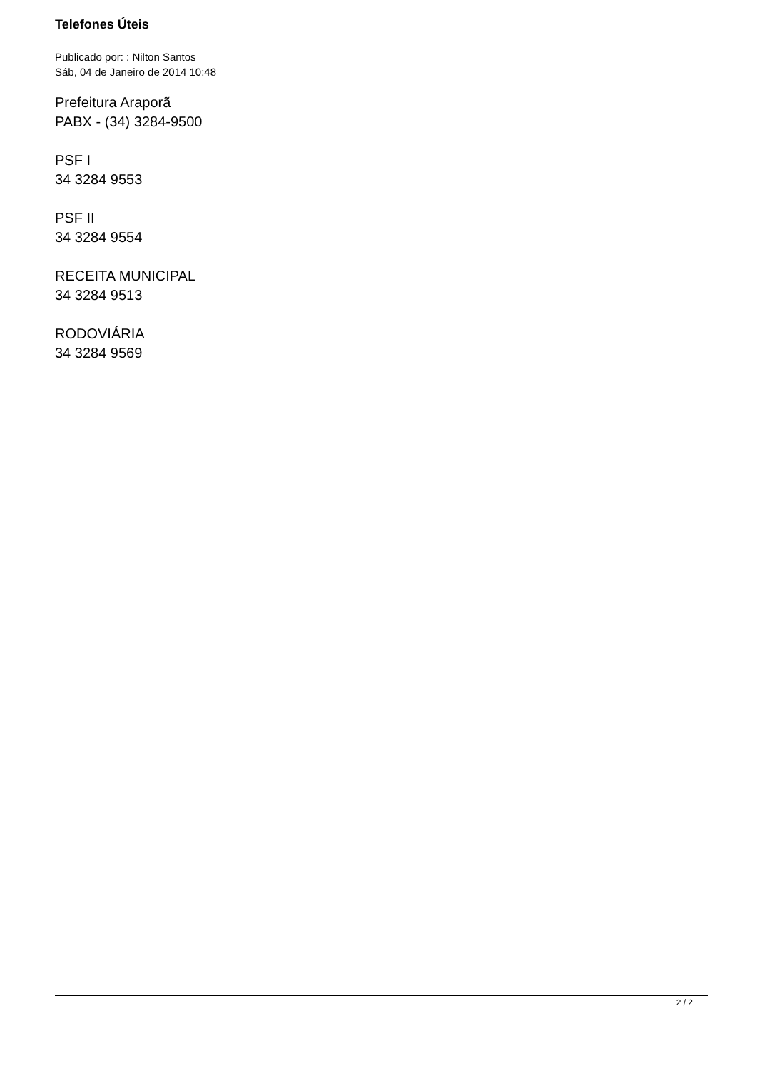Telefones Úteis
Publicado por: : Nilton Santos
Sáb, 04 de Janeiro de 2014 10:48
Prefeitura Araporã
PABX - (34) 3284-9500
PSF I
34 3284 9553
PSF II
34 3284 9554
RECEITA MUNICIPAL
34 3284 9513
RODOVIÁRIA
34 3284 9569
2 / 2